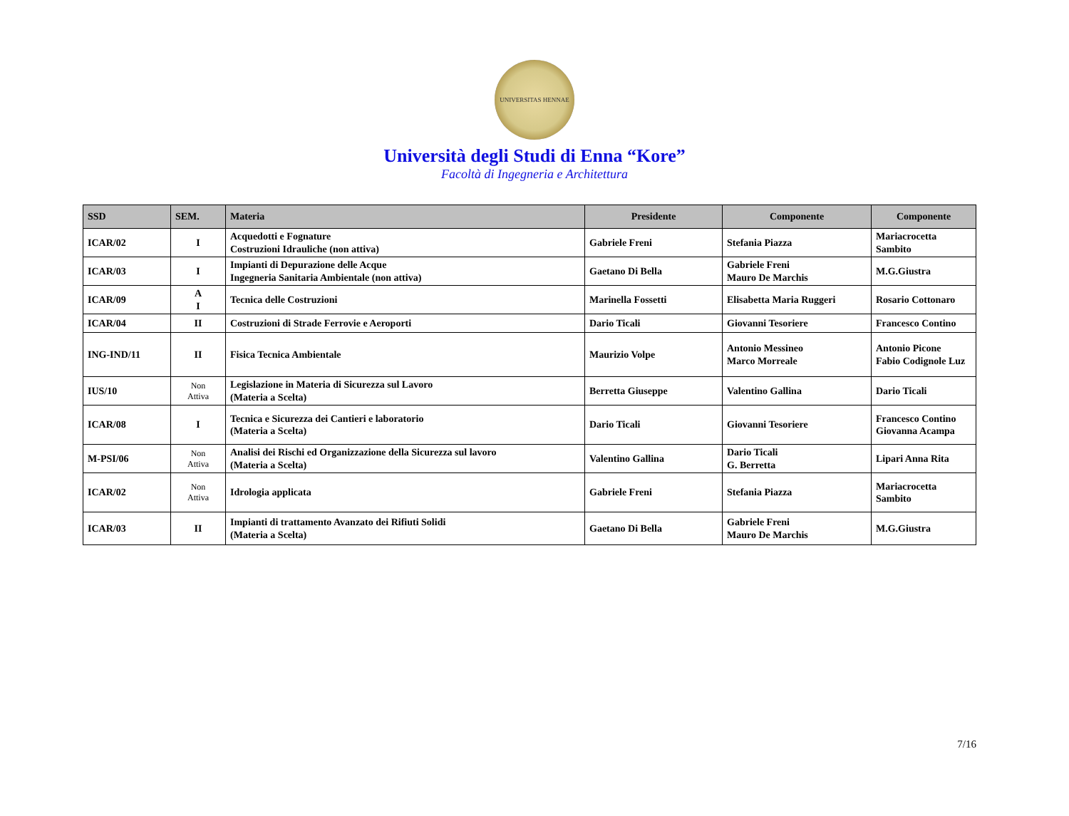UNIVERSITAS HENNAE
Università degli Studi di Enna “Kore”
Facoltà di Ingegneria e Architettura
| SSD | SEM. | Materia | Presidente | Componente | Componente |
| --- | --- | --- | --- | --- | --- |
| ICAR/02 | I | Acquedotti e Fognature Costruzioni Idrauliche (non attiva) | Gabriele Freni | Stefania Piazza | Mariacrocetta Sambito |
| ICAR/03 | I | Impianti di Depurazione delle Acque Ingegneria Sanitaria Ambientale (non attiva) | Gaetano Di Bella | Gabriele Freni Mauro De Marchis | M.G.Giustra |
| ICAR/09 | A I | Tecnica delle Costruzioni | Marinella Fossetti | Elisabetta Maria Ruggeri | Rosario Cottonaro |
| ICAR/04 | II | Costruzioni di Strade Ferrovie e Aeroporti | Dario Ticali | Giovanni Tesoriere | Francesco Contino |
| ING-IND/11 | II | Fisica Tecnica Ambientale | Maurizio Volpe | Antonio Messineo Marco Morreale | Antonio Picone Fabio Codignole Luz |
| IUS/10 | Non Attiva | Legislazione in Materia di Sicurezza sul Lavoro (Materia a Scelta) | Berretta Giuseppe | Valentino Gallina | Dario Ticali |
| ICAR/08 | I | Tecnica e Sicurezza dei Cantieri e laboratorio (Materia a Scelta) | Dario Ticali | Giovanni Tesoriere | Francesco Contino Giovanna Acampa |
| M-PSI/06 | Non Attiva | Analisi dei Rischi ed Organizzazione della Sicurezza sul lavoro (Materia a Scelta) | Valentino Gallina | Dario Ticali G. Berretta | Lipari Anna Rita |
| ICAR/02 | Non Attiva | Idrologia applicata | Gabriele Freni | Stefania Piazza | Mariacrocetta Sambito |
| ICAR/03 | II | Impianti di trattamento Avanzato dei Rifiuti Solidi (Materia a Scelta) | Gaetano Di Bella | Gabriele Freni Mauro De Marchis | M.G.Giustra |
7/16